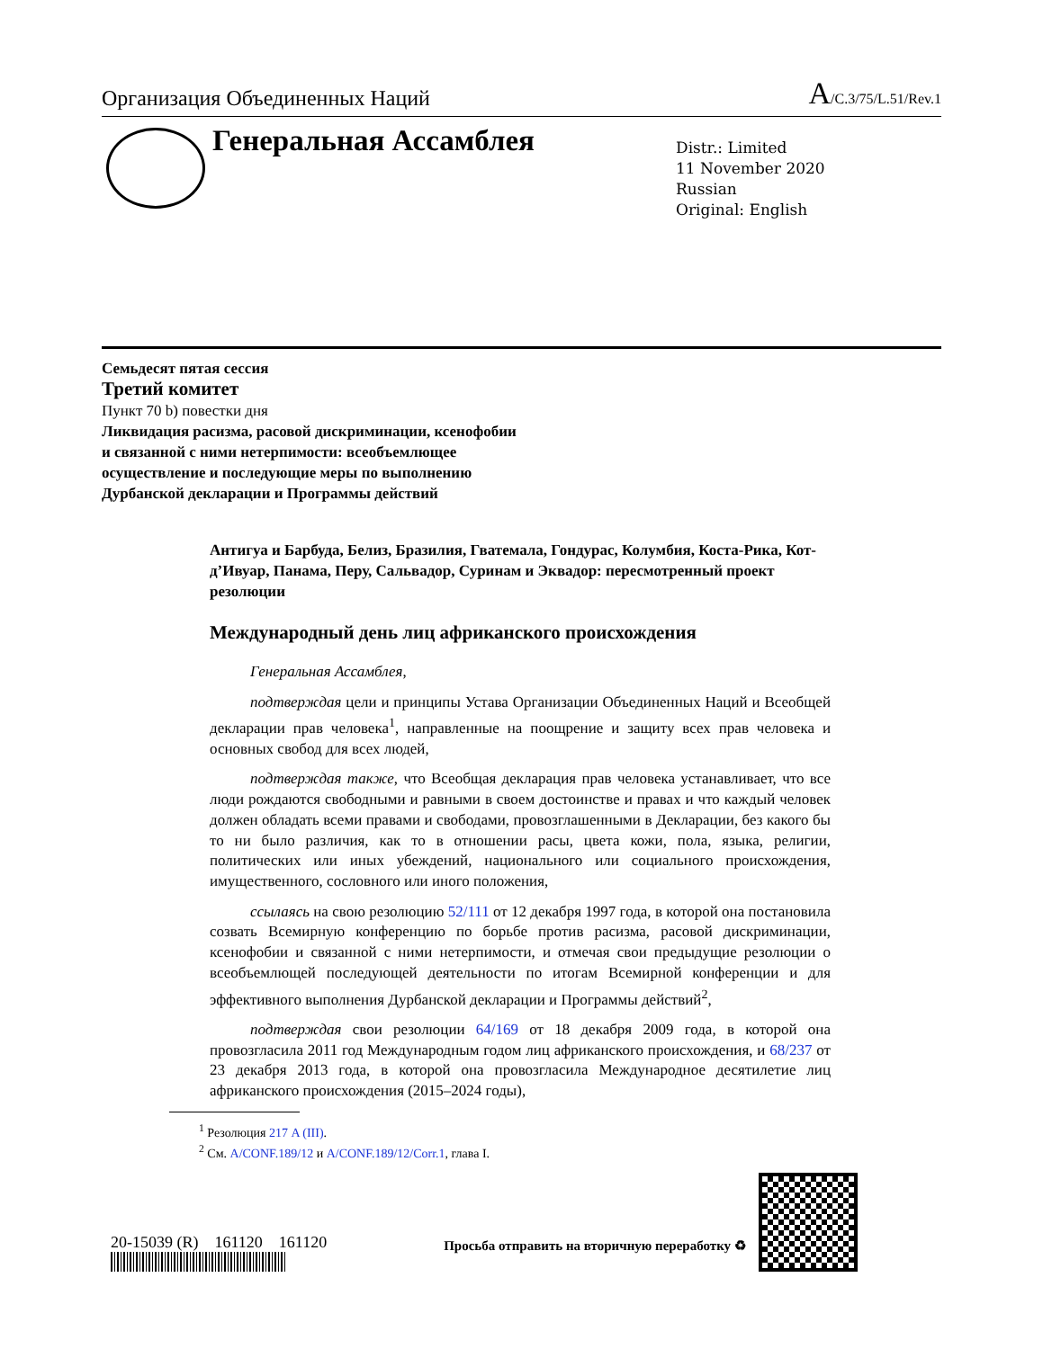Организация Объединенных Наций
A/C.3/75/L.51/Rev.1
Генеральная Ассамблея
Distr.: Limited
11 November 2020
Russian
Original: English
Семьдесят пятая сессия
Третий комитет
Пункт 70 b) повестки дня
Ликвидация расизма, расовой дискриминации, ксенофобии
и связанной с ними нетерпимости: всеобъемлющее
осуществление и последующие меры по выполнению
Дурбанской декларации и Программы действий
Антигуа и Барбуда, Белиз, Бразилия, Гватемала, Гондурас, Колумбия, Коста-Рика, Кот-д’Ивуар, Панама, Перу, Сальвадор, Суринам и Эквадор: пересмотренный проект резолюции
Международный день лиц африканского происхождения
Генеральная Ассамблея,
подтверждая цели и принципы Устава Организации Объединенных Наций и Всеобщей декларации прав человека<sup>1</sup>, направленные на поощрение и защиту всех прав человека и основных свобод для всех людей,
подтверждая также, что Всеобщая декларация прав человека устанавливает, что все люди рождаются свободными и равными в своем достоинстве и правах и что каждый человек должен обладать всеми правами и свободами, провозглашенными в Декларации, без какого бы то ни было различия, как то в отношении расы, цвета кожи, пола, языка, религии, политических или иных убеждений, национального или социального происхождения, имущественного, сословного или иного положения,
ссылаясь на свою резолюцию 52/111 от 12 декабря 1997 года, в которой она постановила созвать Всемирную конференцию по борьбе против расизма, расовой дискриминации, ксенофобии и связанной с ними нетерпимости, и отмечая свои предыдущие резолюции о всеобъемлющей последующей деятельности по итогам Всемирной конференции и для эффективного выполнения Дурбанской декларации и Программы действий<sup>2</sup>,
подтверждая свои резолюции 64/169 от 18 декабря 2009 года, в которой она провозгласила 2011 год Международным годом лиц африканского происхождения, и 68/237 от 23 декабря 2013 года, в которой она провозгласила Международное десятилетие лиц африканского происхождения (2015–2024 годы),
<sup>1</sup> Резолюция 217 A (III).
<sup>2</sup> См. A/CONF.189/12 и A/CONF.189/12/Corr.1, глава I.
20-15039 (R) 161120 161120
Просьба отправить на вторичную переработку ♻